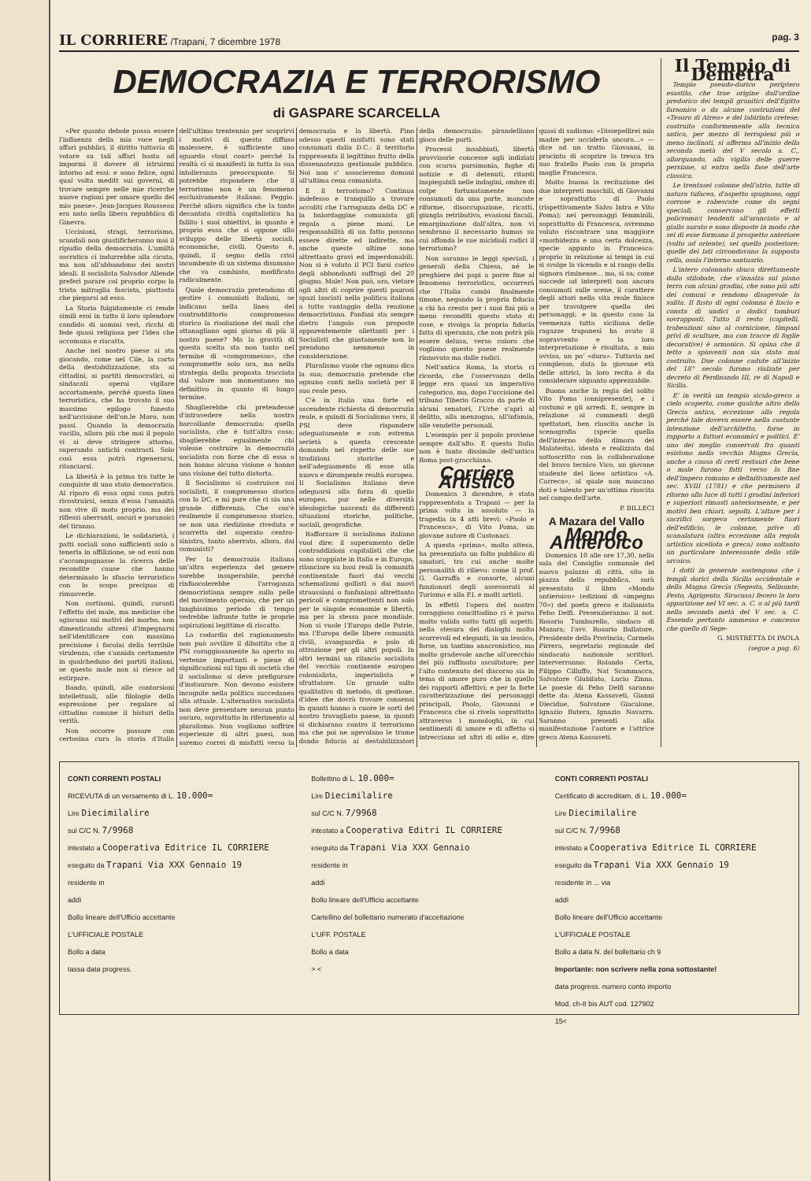IL CORRIERE /Trapani, 7 dicembre 1978 pag. 3
DEMOCRAZIA E TERRORISMO
di GASPARE SCARCELLA
«Per quanto debole possa essere l'influenza della mia voce negli affari pubblici, il diritto tuttavia di votare su tali affari basta ad impormi il dovere di istruirmi intorno ad essi: e sono felice, ogni qual volta meditt sui governi, di trovare sempre nelle mie ricerche nuove ragioni per amare quello del mio paese». Jean-Jacques Rousseau era nato nella libera repubblica di Ginevra.
Uccisioni, stragi, terrorismo, scandali non giustificheranno mai il ripudio della democrazia. L'umiltà socratica ci indurrebbe alla cicuta, ma non all'abbandono dei nostri ideali. Il socialista Salvador Allende preferì parare col proprio corpo la trista mitraglia fascista, piuttosto che piegarsi ad essa.
La Storia fulgidamente ci rende simili eroi in tutto il loro splendore candido di uomini veri, ricchi di fede quasi religiosa per l'idea che accomuna e riscatta.
Anche nel nostro paese si sta giocando, come nel Cile, la carta della destabilizzazione, sta ai cittadini, ai partiti democratici, ai sindacati operai vigilare accortamente, perché questa linea terroristica, che ha trovato il suo massimo epilogo funesto nell'uccisione dell'on.le Moro, non passi. Quando la democrazia vacilla, allora più che mai il popolo vi si deve stringere attorno, superando antichi contrasti. Solo così essa potrà rigenerarsi, rilanciarsi.
La libertà è la prima tra tutte le conquiste di uno stato democratico. Al riparo di essa ogni cosa potrà ricostruirsi, senza d'essa l'umanità non vive di moto proprio, ma dei riflessi aberranti, oscuri e paranoici del tiranno.
Le dichiarazioni, le solidarietà, i patti sociali sono sufficienti solo a tenerla in affilizione, se ad essi non s'accompagnasse la ricerca delle recondite cause che hanno determinato lo sfascio terroristico con lo scopo precipuo di rimuoverle.
Non cortisoni, quindi, curanti l'effetto del male, ma medicine che agiscano sui motivi del morbo, non dimenticando altresì d'impegnarsi nell'identificare con massima precisione i focolai della terribile virulenza, che s'annida certamente in qualcheduno dei partiti italiani, se questo male non si riesce ad estirpare.
Bando, quindi, alle contorsioni intellettuali, alle filologie della espressione per regalare al cittadino comune il bisturi della verità.
Non occorre passare con certosina cura la storia d'Italia dell'ultimo trentennio per scoprirvi i motivi di questo diffuso malessere, è sufficiente uno sguardo «tout court» perché la realtà ci si manifesti in tutta la sua intolleranza preoccupante. Si potrebbe rispondere che il terrorismo non è un fenomeno esclusivamente italiano. Peggio. Perché allora significa che la tanto decantata civiltà capitalistica ha fallito i suoi obiettivi, in quanto è proprio essa che si oppone allo sviluppo delle libertà sociali, economiche, civili. Questo è, quindi, il segno della crisi incombente di un sistema disumano che va cambiato, modificato radicalmente.
Quale democrazia pretendono di gestire i comunisti italiani, se indicano nella linea del contraddittorio compromesso storico la risoluzione dei mali che attanagliano ogni giorno di più il nostro paese? Ma la gravità di questa scelta sta non tanto nel termine di «compromesso», che compromette solo ora, ma nella strategia della proposta tracciata dal valore non momentaneo ma definitivo in quanto di lungo termine.
Sbaglierebbe chi pretendesse d'intravedere nella nostra barcollante democrazia: quella socialista, che è tutt'altra cosa; sbaglierebbe egualmente chi volesse costruire la democrazia socialista con forze che di essa o non hanno alcuna visione o hanno una visione del tutto distorta.
Il Socialismo si costruisce coi socialisti, il compromesso storico con la DC, e mi pare che ci sia una grande differenza. Che cos'è realmente il compromesso storico, se non una riedizione riveduta e scorretta del superato centro-sinistra, tanto aberrato, allora, dai comunisti?
Per la democrazia italiana un'altra esperienza del genere sarebbe insuperabile, perché rinfuocolerebbe l'arroganza democristiana sempre sulla pelle del movimento operaio, che per un lunghissimo periodo di tempo vedrebbe infrante tutte le proprie aspirazioni legittime di riscatto.
La codardia del ragionamento non può avvilire il dibattito che il PSI coraggiosamente ha aperto su vertenze importanti e piene di significazioni sul tipo di società che il socialismo si deve prefigurare d'instaurare. Non devono esistere incognite nella politica succedanea alla attuale. L'alternativa socialista non deve presentare nessun punto oscuro, soprattutto in riferimento al pluralismo. Non vogliamo soffrire esperienze di altri paesi, non saremo correi di misfatti verso la democrazia e la libertà. Fino adesso questi misfatti sono stati consumati dalla D.C.: il territorio rappresenta il legittimo frutto della dissennatezza gestionale pubblica. Noi non c' associeremo domani all'ultima cena comunista.
E il terrorismo? Continua indefesso e tranquillo a trovare accoliti che l'arroganza della DC e la balordaggine comunista gli regala a piene mani. Le responsabilità di un fatto possono essere dirette ed indirette, ma anche queste ultime sono altrettanto gravi ed imperdonabili. Non si è voluto il PCI farsi carico degli abbondanti suffragi del 20 giugno. Male! Non può, ora, vietare agli altri di coprire questi paurosi spazi lasciati nella politica italiana a tutto vantaggio della reazione democristiana. Fanfani sta sempre dietro l'angolo con proposte apparentemente allettanti per i Socialisti che giustamente non lo prendono nemmeno in considerazione.
Pluralismo vuole che ognuno dica la sua; democrazia pretende che ognuno conti nella società per il suo reale peso.
C'è in Italia una forte ed ascendente richiesta di democrazia reale, e quindi di Socialismo vero, il PSI deve rispondere adeguatamente e con estrema serietà a questa crescente domanda nel rispetto delle sue tradizioni storiche e nell'adeguamento di esse alla nuova e dirompente realtà europea. Il Socialismo italiano deve adeguarsi alla forza di quello europeo, pur nelle diversità ideologiche nascenti da differenti situazioni storiche, politiche, sociali, geografiche.
Rafforzare il socialismo italiano vuol dire: il superamento delle contraddizioni capitalisti che che sono scoppiate in Italia e in Europa, rilanciare su basi reali la comunità continentale fuori dai vecchi schematismi gollisti o dai nuovi straussiani o fanfaniani altrettanto pericoli e compromettenti non solo per le singole economie e libertà, ma per la stessa pace mondiale. Non si vuole l'Europa delle Patrie, ma l'Europa delle libere comunità civili, avanguardia e polo di attrazione per gli altri popoli. In altri termini un rilancio socialista del vecchio continente europeo colonialista, imperialista e sfruttatore. Un grande salto qualitativo di metodo, di gestione, d'idee che dovrà trovare consensi in quanti hanno a cuore le sorti del nostro travagliato paese, in quanti si dichiarano contro il terrorismo ma che poi ne agevolano le trame dando fiducia ai destabilizzatori della democrazia: pirandelliano gioco delle parti.
Processi insabbiati, libertà provvisorie concesse agli indiziati con scarsa parsimonia, fughe di notizie e di detenuti, ritardi inspiegabili nelle indagini, ombre di colpe fortunatamente non consumati da una parte, mancate riforme, disoccupazione, ricatti, giungla retributiva, evasioni fiscali, emarginazione dall'altra, non vi sembrano il necessario humus su cui affonda le sue micidiali radici il terrorismo?
Non saranno le leggi speciali, i generali della Chiesa, né le preghiere dei papi a porre fine al fenomeno terroristico, occorrerà che l'Italia cambi finalmente timone, negando la propria fiducia a chi ha creato per i suoi fini più o meno reconditi questo stato di cose, e rivolga la propria fiducia fatta di speranza, che non potrà più essere delusa, verso coloro che vogliono questo paese realmente rinnovato ma dalle radici.
Nell'antica Roma, la storia ci ricorda, che l'osservanza della legge era quasi un imperativo categorico, ma, dopo l'uccisione del tribuno Tiberio Gracco da parte di alcuni senatori, l'Urbe s'aprì al delitto, alla menzogna, all'infamia, alle vendette personali.
L'esempio per il popolo proviene sempre dall'alto. E questa Italia non è tanto dissimile dell'antica Roma post-gracchiana.
Corriere Artistico
Domenica 3 dicembre, è stata rappresentata a Trapani — per la prima volta in assoluto — la tragedia in 4 atti brevi: «Paolo e Francesca», di Vito Poma, un giovane autore di Custonaci.
A questa «prima», molto attesa, ha presenziato un folto pubblico di amatori, tra cui anche molte personalità di rilievo: come il prof. G. Garraffa e consorte, alcuni funzionari degli assessorati al Turismo e alla P.I. e molti artisti.
In effetti l'opera del nostro coraggioso concittadino ci è parsa molto valida sotto tutti gli aspetti: nella stesura dei dialoghi molto scorrevoli ed eleganti, in un lessico, forse, un tantino anacronistico, ma molto gradevole anche all'orecchio del più raffinato ascoltatore; per l'alto contenuto del discorso sia in tema di amore puro che in quello dei rapporti affettivi; e per la forte caratterizzazione dei personaggi principali, Paolo, Giovanni e Francesca che si rivela soprattutto attraverso i monologhi, in cui sentimenti di amore e di affetto si intrecciano ad altri di odio e, dire quasi di sadismo: «Dissepellirei mia madre per ucciderla ancora...» — dice ad un tratto Giovanni, in procinto di scoprire la tresca tra suo fratello Paolo con la propria moglie Francesca.
Molto buona la recitazione dei due interpreti maschili, di Giovanni e soprattutto di Paolo (rispettivamente Salvo Intra e Vito Poma); nei personaggi femminili, soprattutto di Francesca, avremmo voluto riscontrare una maggiore «morbidezza e una certa dolcezza, specie appunto in Francesca: proprio in relazione ai tempi in cui si svolge la vicenda e al rango della signora riminense... ma, si sa; come succede ad interpreti non ancora consumati sulle scene, il carattere degli attori nella vita reale finisce per travolgere quello dei personaggi; e in questo caso la veemenza tutta siciliana delle ragazze trapanesi ha avuto il sopravvento e la loro interpretazione è risultata, a mio avviso, un po' «dura». Tuttavia nel complesso, data la giovane età delle attrici, la loro recita è da considerare alquanto apprezzabile.
Buona anche la regia del solito Vito Poma (onnipresente), e i costumi e gli arredi. E, sempre in relazione ai commenti degli spettatori, ben riuscita anche la scenografia (specie quella dell'interno della dimora dei Malatesta), ideata e realizzata dal sottoscritto con la collaborazione del bravo tecnico Vico, un giovane studente del liceo artistico «A. Carreca», al quale non mancano doti e talento per un'ottima riuscita nel campo dell'arte.
P. BILLECI
A Mazara del Vallo
Mondo Antieroico
Domenica 10 alle ore 17,30, nella sala del Consiglio comunale del nuovo palazzo di città, sito in piazza della repubblica, sarà presentato il libro «Mondo antieroico» (edizioni di «impegno 70») del poeta greco e italianista Febo Delfi. Presenzieranno: il not. Rosario Tumbarello, sindaco di Mazara; l'avv. Rosario Ballatore, Presidente della Provincia; Carmelo Pirrera, segretario regionale del sindacato nazionale scrittori. Interverranno: Rolando Certa, Filippo Cilluffo, Nat Scammacca, Salvatore Giubilato, Lucio Zinna. Le poesie di Febo Delfi saranno dette da: Atena Kassaveti, Gianni Diecidue, Salvatore Giacalone, Ignazio Butera, Ignazio Navarra. Saranno presenti alla manifestazione l'autore e l'attrice greca Atena Kassaveti.
Il Tempio di Demetra
Tempio pseudo-dorico periptero esastilo, che trae origine dall'ordine predorico dei templi granitici dell'Egitto faraonico o da alcune costruzioni del «Tesoro di Atreo» e del labirinto cretese; costruito conformemente alla tecnica antica, per mezzo di terrapieni più o meno inclinati, si afferma all'inizio della seconda metà del V secolo a. C., allorquando, alla vigilia delle guerre persiane, si entra nella fase dell'arte classica.
Le trentasei colonne dell'atrio, tutte di natura tufacea, d'aspetto spugnoso, oggi corrose e rabescate come da segni speciali, conservano gli effetti policromici tendenti all'aranciato e al giallo aurato e sono disposte in modo che sei di esse formano il prospetto anteriore (volto ad oriente), sei quello posteriore; quelle dei lati circondavano la supposta cella, ossia l'interno santuario.
L'intero colonnato sbuca direttamente dallo stilobate, che s'innalza sul piano terra con alcuni gradini, che sono più alti dei comuni e rendono disagevole la salita. Il fusto di ogni colonna è liscio e consta di undici o dodici tamburi sovrapposti. Tutto il resto (capitelli, trabeazioni sino al cornicione, timpani privi di sculture, ma con tracce di foglie decorative) è armonico. Si opina che il tetto a spioventi non sia stato mai costruito. Due colonne cadute all'inizio del 18° secolo furono rialzate per decreto di Ferdinando III, re di Napoli e Sicilia.
E' in verità un tempio siculo-greco a cielo scoperto, come qualche altro della Grecia antica, eccezione alla regola perché tale doveva essere nella costante intenzione dell'architetto, forse in rapporto a fattori economici e politici. E' uno dei meglio conservati fra quanti esistono nella vecchia Magna Grecia, anche a causa di certi restauri che bene o male furono fatti verso la fine dell'impero romano e definitivamente nel sec. XVIII (1781) e che permisero il ritorno alla luce di tutti i gradini inferiori e superiori rimasti anteriormente, e per motivi ben chiari, sepolti. L'altare per i sacrifici sorgeva certamente fuori dell'edificio, le colonne, prive di scanalatura (altra eccezione alla regola artistica siceliota e greca) sono soltanto un particolare interessante dello stile arcaico.
I dotti in generale sostengono che i templi dorici della Sicilia occidentale e della Magna Grecia (Segesta, Selinunte, Pesto, Agrigento, Siracusa) fecero la loro apparizione nel VI sec. a. C. o al più tardi nella seconda metà del V sec. a. C. Essendo pertanto ammesso e concesso che quello di Sege-
G. MISTRETTA DI PAOLA
(segue a pag. 6)
CONTI CORRENTI POSTALI
RICEVUTA di un versamento di L. 10.000=
Lire Diecimilalire
sul C/C N. 7/9968
intestato a Cooperativa Editrice IL CORRIERE
eseguito da Trapani Via XXX Gennaio 19
residente in
addì
Bollo lineare dell'Ufficio accettante
L'UFFICIALE POSTALE
Bollo a data
tassa data progress.
Bollettino di L. 10.000=
Lire Diecimilalire
sul C/C N. 7/9968
intestato a Cooperativa Editri IL CORRIERE
eseguito da Trapani Via XXX Gennaio
residente in
addì
Bollo lineare dell'Ufficio accettante
Cartellino del bollettario numerato d'accettazione
L'UFF. POSTALE
Bollo a data
> <
CONTI CORRENTI POSTALI
Certificato di accreditam. di L. 10.000=
Lire Diecimilalire
sul C/C N. 7/9968
intestato a Cooperativa Editrice IL CORRIERE
eseguito da Trapani Via XXX Gennaio 19
residente in ... via
addì
Bollo lineare dell'Ufficio accettante
L'UFFICIALE POSTALE
Bollo a data N. del bollettario ch 9
Importante: non scrivere nella zona sottostante!
data progress. numero conto importo
Mod. ch-8 bis AUT cod. 127902
15<